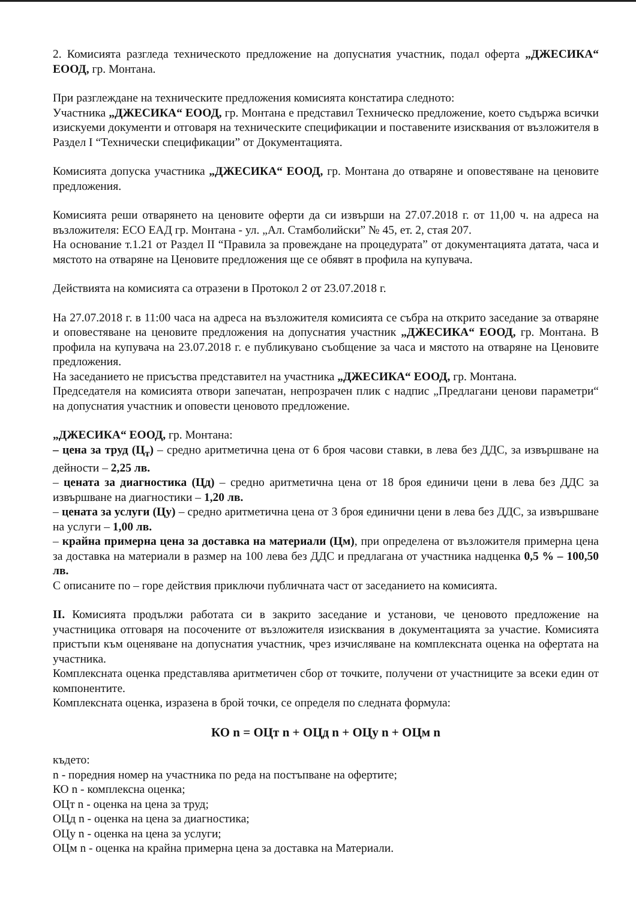2. Комисията разгледа техническото предложение на допуснатия участник, подал оферта „ДЖЕСИКА“ ЕООД, гр. Монтана.
При разглеждане на техническите предложения комисията констатира следното:
Участника „ДЖЕСИКА“ ЕООД, гр. Монтана е представил Техническо предложение, което съдържа всички изискуеми документи и отговаря на техническите спецификации и поставените изисквания от възложителя в Раздел I “Технически спецификации” от Документацията.
Комисията допуска участника „ДЖЕСИКА“ ЕООД, гр. Монтана до отваряне и оповестяване на ценовите предложения.
Комисията реши отварянето на ценовите оферти да си извърши на 27.07.2018 г. от 11,00 ч. на адреса на възложителя: ЕСО ЕАД гр. Монтана - ул. „Ал. Стамболийски” № 45, ет. 2, стая 207.
На основание т.1.21 от Раздел II “Правила за провеждане на процедурата” от документацията датата, часа и мястото на отваряне на Ценовите предложения ще се обявят в профила на купувача.
Действията на комисията са отразени в Протокол 2 от 23.07.2018 г.
На 27.07.2018 г. в 11:00 часа на адреса на възложителя комисията се събра на открито заседание за отваряне и оповестяване на ценовите предложения на допуснатия участник „ДЖЕСИКА“ ЕООД, гр. Монтана. В профила на купувача на 23.07.2018 г. е публикувано съобщение за часа и мястото на отваряне на Ценовите предложения.
На заседанието не присъства представител на участника „ДЖЕСИКА“ ЕООД, гр. Монтана.
Председателя на комисията отвори запечатан, непрозрачен плик с надпис „Предлагани ценови параметри“ на допуснатия участник и оповести ценовото предложение.
„ДЖЕСИКА“ ЕООД, гр. Монтана:
– цена за труд (Ц<sub>т</sub>) – средно аритметична цена от 6 броя часови ставки, в лева без ДДС, за извършване на дейности – 2,25 лв.
– цената за диагностика (Цд) – средно аритметична цена от 18 броя единичи цени в лева без ДДС за извършване на диагностики – 1,20 лв.
– цената за услуги (Цу) – средно аритметична цена от 3 броя единични цени в лева без ДДС, за извършване на услуги – 1,00 лв.
– крайна примерна цена за доставка на материали (Цм), при определена от възложителя примерна цена за доставка на материали в размер на 100 лева без ДДС и предлагана от участника надценка 0,5 % – 100,50 лв.
С описаните по – горе действия приключи публичната част от заседанието на комисията.
II. Комисията продължи работата си в закрито заседание и установи, че ценовото предложение на участницика отговаря на посочените от възложителя изисквания в документацията за участие. Комисията пристъпи към оценяване на допуснатия участник, чрез изчисляване на комплексната оценка на офертата на участника.
Комплексната оценка представлява аритметичен сбор от точките, получени от участниците за всеки един от компонентите.
Комплексната оценка, изразена в брой точки, се определя по следната формула:
КО n = ОЦт n + ОЦд n + ОЦу n + ОЦм n
където:
n - поредния номер на участника по реда на постъпване на офертите;
КО n - комплексна оценка;
ОЦт n - оценка на цена за труд;
ОЦд n - оценка на цена за диагностика;
ОЦу n - оценка на цена за услуги;
ОЦм n - оценка на крайна примерна цена за доставка на Материали.